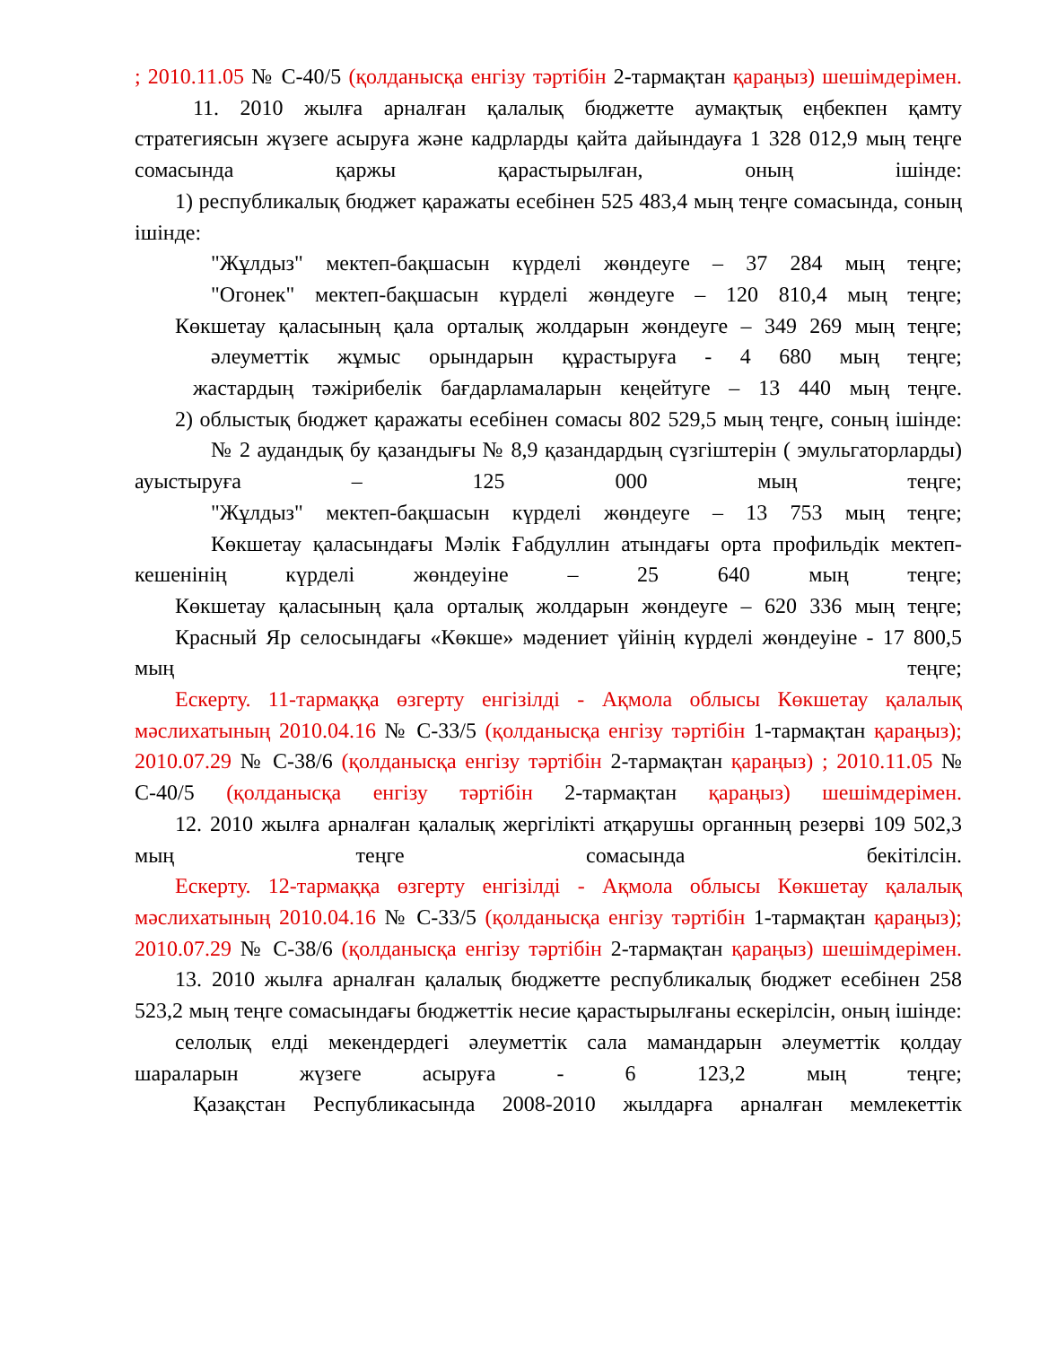; 2010.11.05 № С-40/5 (қолданысқа енгізу тәртібін 2-тармақтан қараңыз) шешімдерімен.
11. 2010 жылға арналған қалалық бюджетте аумақтық еңбекпен қамту стратегиясын жүзеге асыруға және кадрларды қайта дайындауға 1 328 012,9 мың теңге сомасында қаржы қарастырылған, оның ішінде:
1) республикалық бюджет қаражаты есебінен 525 483,4 мың теңге сомасында, соның ішінде:
"Жұлдыз" мектеп-бақшасын күрделі жөндеуге – 37 284 мың теңге;
"Огонек" мектеп-бақшасын күрделі жөндеуге – 120 810,4 мың теңге;
Көкшетау қаласының қала орталық жолдарын жөндеуге – 349 269 мың теңге;
әлеуметтік жұмыс орындарын құрастыруға - 4 680 мың теңге;
жастардың тәжірибелік бағдарламаларын кеңейтуге – 13 440 мың теңге.
2) облыстық бюджет қаражаты есебінен сомасы 802 529,5 мың теңге, соның ішінде:
№ 2 аудандық бу қазандығы № 8,9 қазандардың сүзгіштерін ( эмульгаторларды) ауыстыруға – 125 000 мың теңге;
"Жұлдыз" мектеп-бақшасын күрделі жөндеуге – 13 753 мың теңге;
Көкшетау қаласындағы Мәлік Ғабдуллин атындағы орта профильдік мектеп-кешенінің күрделі жөндеуіне – 25 640 мың теңге;
Көкшетау қаласының қала орталық жолдарын жөндеуге – 620 336 мың теңге;
Красный Яр селосындағы «Көкше» мәдениет үйінің күрделі жөндеуіне - 17 800,5 мың теңге;
Ескерту. 11-тармаққа өзгерту енгізілді - Ақмола облысы Көкшетау қалалық мәслихатының 2010.04.16 № С-33/5 (қолданысқа енгізу тәртібін 1-тармақтан қараңыз); 2010.07.29 № С-38/6 (қолданысқа енгізу тәртібін 2-тармақтан қараңыз) ; 2010.11.05 № С-40/5 (қолданысқа енгізу тәртібін 2-тармақтан қараңыз) шешімдерімен.
12. 2010 жылға арналған қалалық жергілікті атқарушы органның резерві 109 502,3 мың теңге сомасында бекітілсін.
Ескерту. 12-тармаққа өзгерту енгізілді - Ақмола облысы Көкшетау қалалық мәслихатының 2010.04.16 № С-33/5 (қолданысқа енгізу тәртібін 1-тармақтан қараңыз); 2010.07.29 № С-38/6 (қолданысқа енгізу тәртібін 2-тармақтан қараңыз) шешімдерімен.
13. 2010 жылға арналған қалалық бюджетте республикалық бюджет есебінен 258 523,2 мың теңге сомасындағы бюджеттік несие қарастырылғаны ескерілсін, оның ішінде:
селолық елді мекендердегі әлеуметтік сала мамандарын әлеуметтік қолдау шараларын жүзеге асыруға - 6 123,2 мың теңге;
Қазақстан Республикасында 2008-2010 жылдарға арналған мемлекеттік